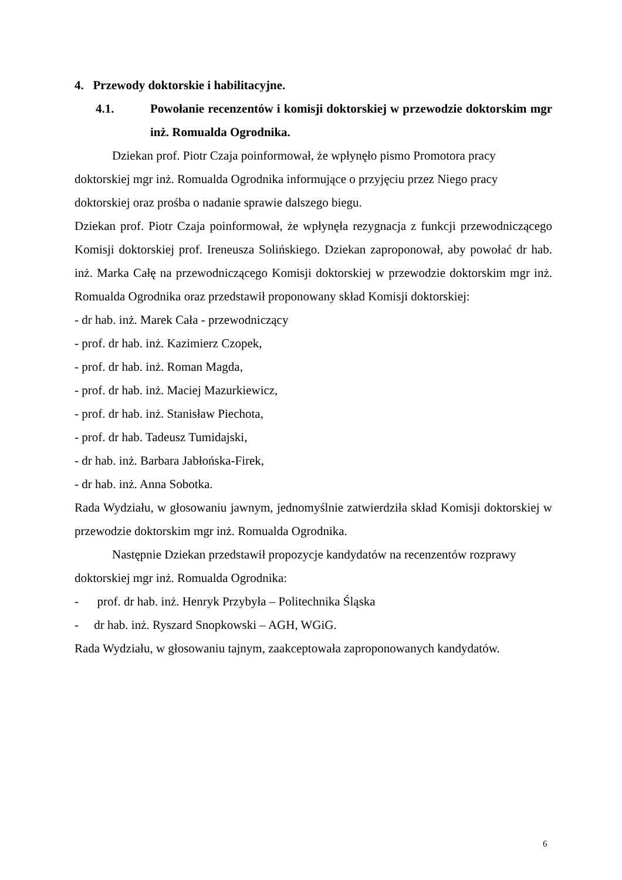4. Przewody doktorskie i habilitacyjne.
4.1. Powołanie recenzentów i komisji doktorskiej w przewodzie doktorskim mgr inż. Romualda Ogrodnika.
Dziekan prof. Piotr Czaja poinformował, że wpłynęło pismo Promotora pracy doktorskiej mgr inż. Romualda Ogrodnika informujące o przyjęciu przez Niego pracy doktorskiej oraz prośba o nadanie sprawie dalszego biegu.
Dziekan prof. Piotr Czaja poinformował, że wpłynęła rezygnacja z funkcji przewodniczącego Komisji doktorskiej prof. Ireneusza Solińskiego. Dziekan zaproponował, aby powołać dr hab. inż. Marka Całę na przewodniczącego Komisji doktorskiej w przewodzie doktorskim mgr inż. Romualda Ogrodnika oraz przedstawił proponowany skład Komisji doktorskiej:
- dr hab. inż. Marek Cała - przewodniczący
- prof. dr hab. inż. Kazimierz Czopek,
- prof. dr hab. inż. Roman Magda,
- prof. dr hab. inż. Maciej Mazurkiewicz,
- prof. dr hab. inż. Stanisław Piechota,
- prof. dr hab. Tadeusz Tumidajski,
- dr hab. inż. Barbara Jabłońska-Firek,
- dr hab. inż. Anna Sobotka.
Rada Wydziału, w głosowaniu jawnym, jednomyślnie zatwierdziła skład Komisji doktorskiej w przewodzie doktorskim mgr inż. Romualda Ogrodnika.
Następnie Dziekan przedstawił propozycje kandydatów na recenzentów rozprawy doktorskiej mgr inż. Romualda Ogrodnika:
- prof. dr hab. inż. Henryk Przybyła – Politechnika Śląska
- dr hab. inż. Ryszard Snopkowski – AGH, WGiG.
Rada Wydziału, w głosowaniu tajnym, zaakceptowała zaproponowanych kandydatów.
6